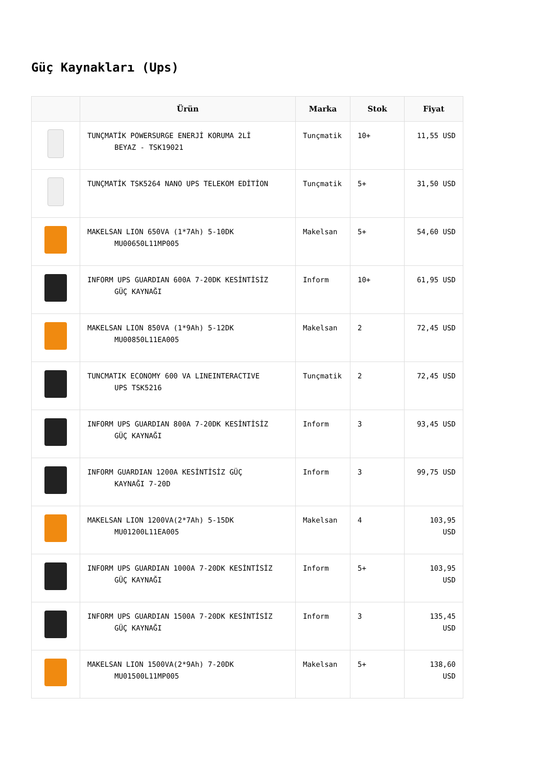Güç Kaynakları (Ups)
| | Ürün | Marka | Stok | Fiyat |
| --- | --- | --- | --- | --- |
| | TUNÇMATİK POWERSURGE ENERJİ KORUMA 2Lİ BEYAZ - TSK19021 | Tunçmatik | 10+ | 11,55 USD |
| | TUNÇMATİK TSK5264 NANO UPS TELEKOM EDİTİON | Tunçmatik | 5+ | 31,50 USD |
| | MAKELSAN LION 650VA (1*7Ah) 5-10DK MU00650L11MP005 | Makelsan | 5+ | 54,60 USD |
| | INFORM UPS GUARDIAN 600A 7-20DK KESİNTİSİZ GÜÇ KAYNAĞI | Inform | 10+ | 61,95 USD |
| | MAKELSAN LION 850VA (1*9Ah) 5-12DK MU00850L11EA005 | Makelsan | 2 | 72,45 USD |
| | TUNCMATIK ECONOMY 600 VA LINEINTERACTIVE UPS TSK5216 | Tunçmatik | 2 | 72,45 USD |
| | INFORM UPS GUARDIAN 800A 7-20DK KESİNTİSİZ GÜÇ KAYNAĞI | Inform | 3 | 93,45 USD |
| | INFORM GUARDIAN 1200A KESİNTİSİZ GÜÇ KAYNAĞI 7-20D | Inform | 3 | 99,75 USD |
| | MAKELSAN LION 1200VA(2*7Ah) 5-15DK MU01200L11EA005 | Makelsan | 4 | 103,95 USD |
| | INFORM UPS GUARDIAN 1000A 7-20DK KESİNTİSİZ GÜÇ KAYNAĞI | Inform | 5+ | 103,95 USD |
| | INFORM UPS GUARDIAN 1500A 7-20DK KESİNTİSİZ GÜÇ KAYNAĞI | Inform | 3 | 135,45 USD |
| | MAKELSAN LION 1500VA(2*9Ah) 7-20DK MU01500L11MP005 | Makelsan | 5+ | 138,60 USD |